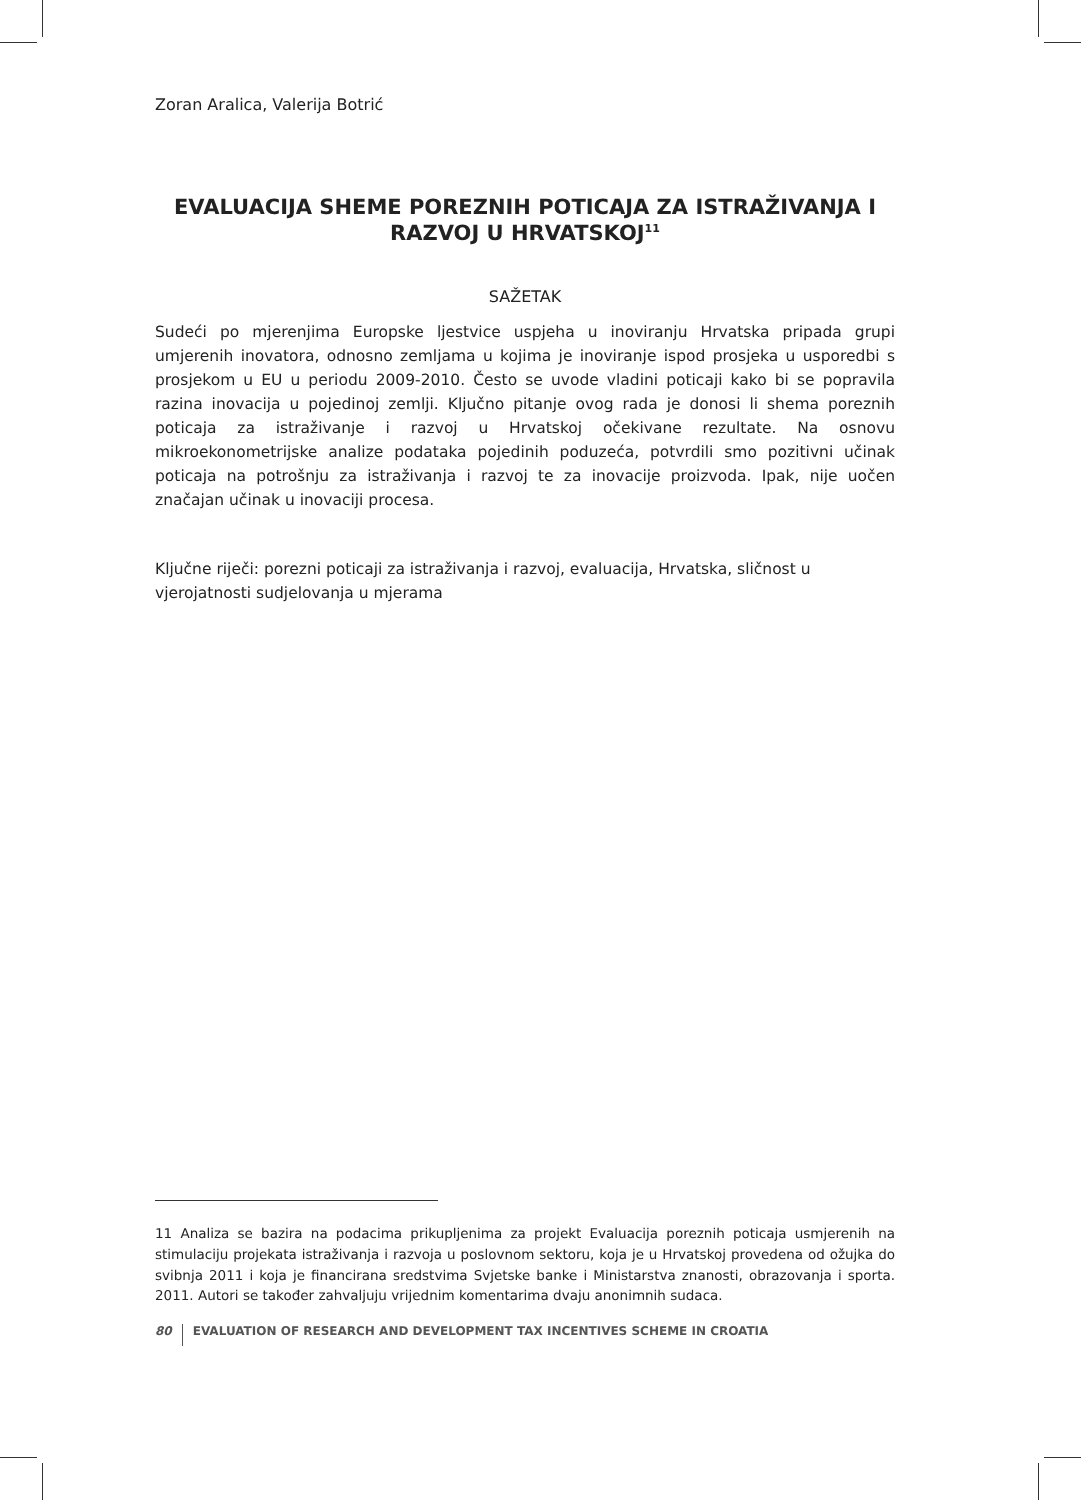Zoran Aralica, Valerija Botrić
EVALUACIJA SHEME POREZNIH POTICAJA ZA ISTRAŽIVANJA I RAZVOJ U HRVATSKOJ<sup>11</sup>
SAŽETAK
Sudeći po mjerenjima Europske ljestvice uspjeha u inoviranju Hrvatska pripada grupi umjerenih inovatora, odnosno zemljama u kojima je inoviranje ispod prosjeka u usporedbi s prosjekom u EU u periodu 2009-2010. Često se uvode vladini poticaji kako bi se popravila razina inovacija u pojedinoj zemlji. Ključno pitanje ovog rada je donosi li shema poreznih poticaja za istraživanje i razvoj u Hrvatskoj očekivane rezultate. Na osnovu mikroekonometrijske analize podataka pojedinih poduzeća, potvrdili smo pozitivni učinak poticaja na potrošnju za istraživanja i razvoj te za inovacije proizvoda. Ipak, nije uočen značajan učinak u inovaciji procesa.
Ključne riječi: porezni poticaji za istraživanja i razvoj, evaluacija, Hrvatska, sličnost u vjerojatnosti sudjelovanja u mjerama
11 Analiza se bazira na podacima prikupljenima za projekt Evaluacija poreznih poticaja usmjerenih na stimulaciju projekata istraživanja i razvoja u poslovnom sektoru, koja je u Hrvatskoj provedena od ožujka do svibnja 2011 i koja je financirana sredstvima Svjetske banke i Ministarstva znanosti, obrazovanja i sporta. 2011. Autori se također zahvaljuju vrijednim komentarima dvaju anonimnih sudaca.
80 EVALUATION OF RESEARCH AND DEVELOPMENT TAX INCENTIVES SCHEME IN CROATIA